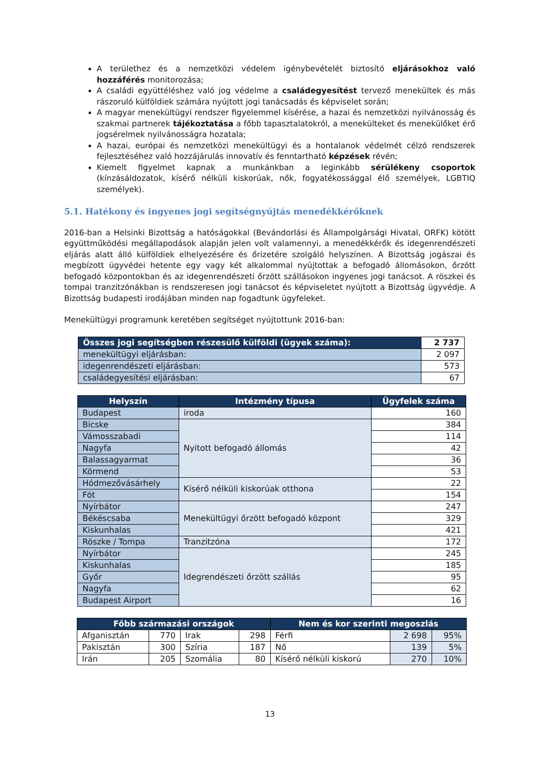A területhez és a nemzetközi védelem igénybevételét biztosító eljárásokhoz való hozzáférés monitorozása;
A családi együttéléshez való jog védelme a családegyesítést tervező menekültek és más rászoruló külföldiek számára nyújtott jogi tanácsadás és képviselet során;
A magyar menekültügyi rendszer figyelemmel kísérése, a hazai és nemzetközi nyilvánosság és szakmai partnerek tájékoztatása a főbb tapasztalatokról, a menekülteket és menekülőket érő jogsérelmek nyilvánosságra hozatala;
A hazai, európai és nemzetközi menekültügyi és a hontalanok védelmét célzó rendszerek fejlesztéséhez való hozzájárulás innovatív és fenntartható képzések révén;
Kiemelt figyelmet kapnak a munkánkban a leginkább sérülékeny csoportok (kínzásáldozatok, kísérő nélküli kiskorúak, nők, fogyatékossággal élő személyek, LGBTIQ személyek).
5.1. Hatékony és ingyenes jogi segítségnyújtás menedékkérőknek
2016-ban a Helsinki Bizottság a hatóságokkal (Bevándorlási és Állampolgársági Hivatal, ORFK) kötött együttműködési megállapodások alapján jelen volt valamennyi, a menedékkérők és idegenrendészeti eljárás alatt álló külföldiek elhelyezésére és őrizetére szolgáló helyszínen. A Bizottság jogászai és megbízott ügyvédei hetente egy vagy két alkalommal nyújtottak a befogadó állomásokon, őrzött befogadó központokban és az idegenrendészeti őrzött szállásokon ingyenes jogi tanácsot. A röszkei és tompai tranzitzónákban is rendszeresen jogi tanácsot és képviseletet nyújtott a Bizottság ügyvédje. A Bizottság budapesti irodájában minden nap fogadtunk ügyfeleket.
Menekültügyi programunk keretében segítséget nyújtottunk 2016-ban:
| Összes jogi segítségben részesülő külföldi (ügyek száma): | 2 737 |
| menekültügyi eljárásban: | 2 097 |
| idegenrendészeti eljárásban: | 573 |
| családegyesítési eljárásban: | 67 |
| Helyszín | Intézmény típusa | Ügyfelek száma |
| --- | --- | --- |
| Budapest | iroda | 160 |
| Bicske | Nyitott befogadó állomás | 384 |
| Vámosszabadi | | 114 |
| Nagyfa | | 42 |
| Balassagyarmat | | 36 |
| Körmend | | 53 |
| Hódmezővásárhely | Kísérő nélküli kiskorúak otthona | 22 |
| Fót | | 154 |
| Nyírbátor | Menekültügyi őrzött befogadó központ | 247 |
| Békéscsaba | | 329 |
| Kiskunhalas | | 421 |
| Röszke / Tompa | Tranzitzóna | 172 |
| Nyírbátor | Idegrendészeti őrzött szállás | 245 |
| Kiskunhalas | | 185 |
| Győr | | 95 |
| Nagyfa | | 62 |
| Budapest Airport | | 16 |
| Főbb származási országok | | | | Nem és kor szerinti megoszlás | | |
| --- | --- | --- | --- | --- | --- | --- |
| Afganisztán | 770 | Irak | 298 | Férfi | 2 698 | 95% |
| Pakisztán | 300 | Szíria | 187 | Nő | 139 | 5% |
| Irán | 205 | Szomália | 80 | Kísérő nélküli kiskorú | 270 | 10% |
13